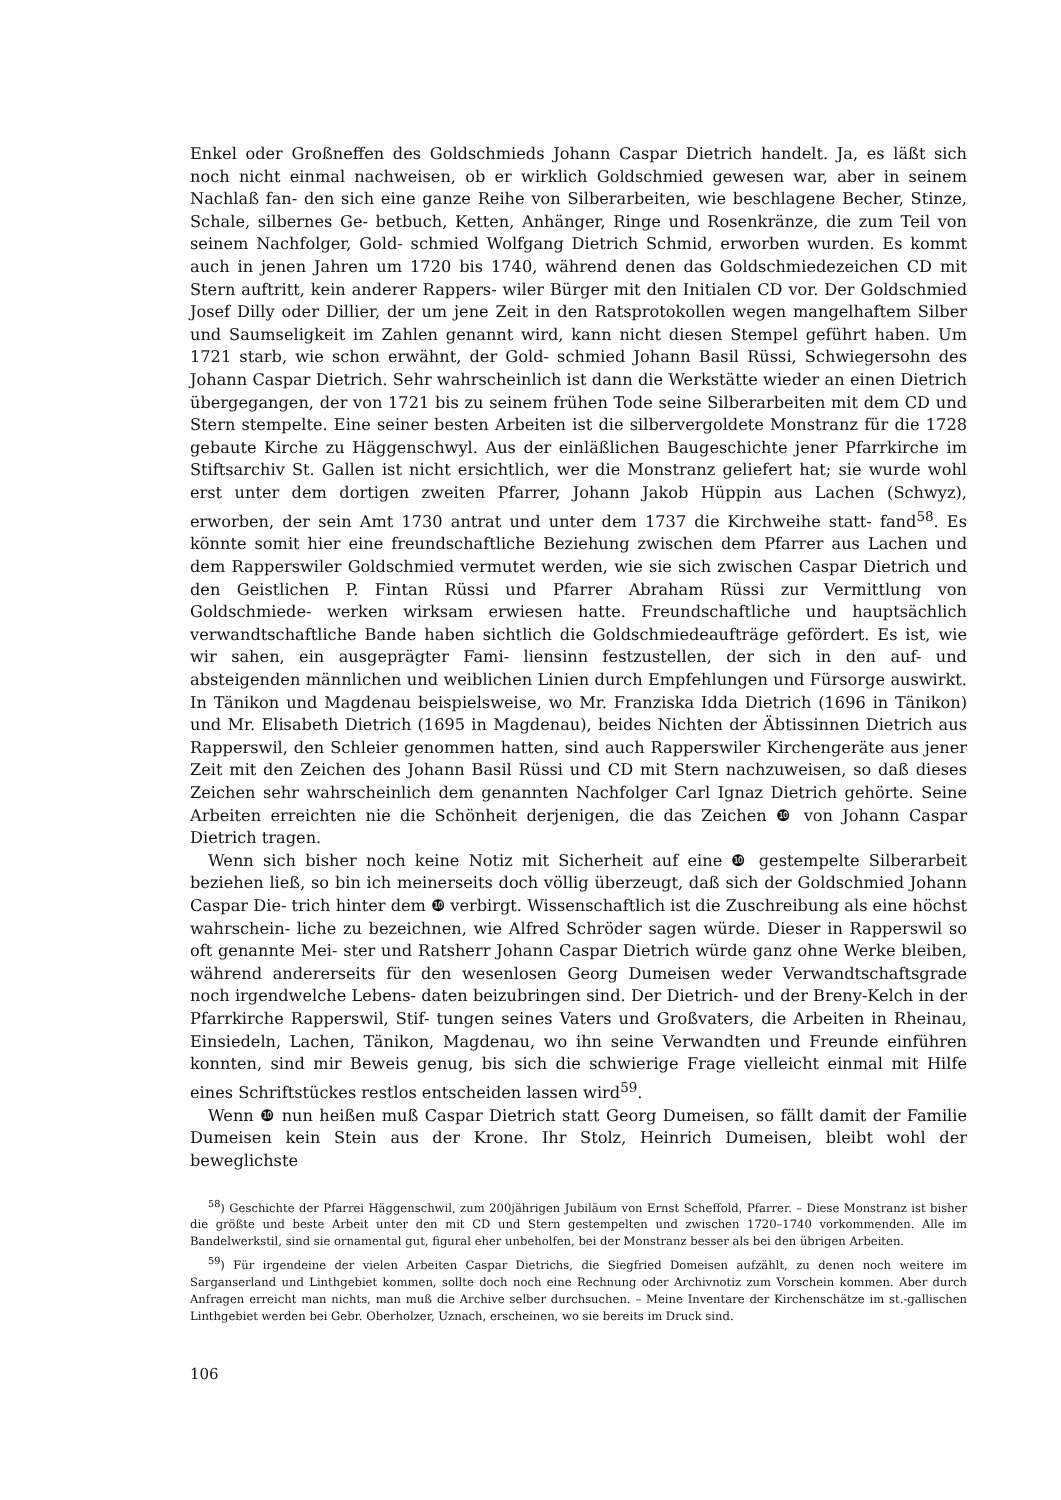Enkel oder Großneffen des Goldschmieds Johann Caspar Dietrich handelt. Ja, es läßt sich noch nicht einmal nachweisen, ob er wirklich Goldschmied gewesen war, aber in seinem Nachlaß fan- den sich eine ganze Reihe von Silberarbeiten, wie beschlagene Becher, Stinze, Schale, silbernes Ge- betbuch, Ketten, Anhänger, Ringe und Rosenkränze, die zum Teil von seinem Nachfolger, Gold- schmied Wolfgang Dietrich Schmid, erworben wurden. Es kommt auch in jenen Jahren um 1720 bis 1740, während denen das Goldschmiedezeichen CD mit Stern auftritt, kein anderer Rappers- wiler Bürger mit den Initialen CD vor. Der Goldschmied Josef Dilly oder Dillier, der um jene Zeit in den Ratsprotokollen wegen mangelhaftem Silber und Saumseligkeit im Zahlen genannt wird, kann nicht diesen Stempel geführt haben. Um 1721 starb, wie schon erwähnt, der Gold- schmied Johann Basil Rüssi, Schwiegersohn des Johann Caspar Dietrich. Sehr wahrscheinlich ist dann die Werkstätte wieder an einen Dietrich übergegangen, der von 1721 bis zu seinem frühen Tode seine Silberarbeiten mit dem CD und Stern stempelte. Eine seiner besten Arbeiten ist die silbervergoldete Monstranz für die 1728 gebaute Kirche zu Häggenschwyl. Aus der einläßlichen Baugeschichte jener Pfarrkirche im Stiftsarchiv St. Gallen ist nicht ersichtlich, wer die Monstranz geliefert hat; sie wurde wohl erst unter dem dortigen zweiten Pfarrer, Johann Jakob Hüppin aus Lachen (Schwyz), erworben, der sein Amt 1730 antrat und unter dem 1737 die Kirchweihe statt- fand<sup>58</sup>. Es könnte somit hier eine freundschaftliche Beziehung zwischen dem Pfarrer aus Lachen und dem Rapperswiler Goldschmied vermutet werden, wie sie sich zwischen Caspar Dietrich und den Geistlichen P. Fintan Rüssi und Pfarrer Abraham Rüssi zur Vermittlung von Goldschmiede- werken wirksam erwiesen hatte. Freundschaftliche und hauptsächlich verwandtschaftliche Bande haben sichtlich die Goldschmiedeaufträge gefördert. Es ist, wie wir sahen, ein ausgeprägter Fami- liensinn festzustellen, der sich in den auf- und absteigenden männlichen und weiblichen Linien durch Empfehlungen und Fürsorge auswirkt. In Tänikon und Magdenau beispielsweise, wo Mr. Franziska Idda Dietrich (1696 in Tänikon) und Mr. Elisabeth Dietrich (1695 in Magdenau), beides Nichten der Äbtissinnen Dietrich aus Rapperswil, den Schleier genommen hatten, sind auch Rapperswiler Kirchengeräte aus jener Zeit mit den Zeichen des Johann Basil Rüssi und CD mit Stern nachzuweisen, so daß dieses Zeichen sehr wahrscheinlich dem genannten Nachfolger Carl Ignaz Dietrich gehörte. Seine Arbeiten erreichten nie die Schönheit derjenigen, die das Zeichen ❿ von Johann Caspar Dietrich tragen.
Wenn sich bisher noch keine Notiz mit Sicherheit auf eine ❿ gestempelte Silberarbeit beziehen ließ, so bin ich meinerseits doch völlig überzeugt, daß sich der Goldschmied Johann Caspar Die- trich hinter dem ❿ verbirgt. Wissenschaftlich ist die Zuschreibung als eine höchst wahrschein- liche zu bezeichnen, wie Alfred Schröder sagen würde. Dieser in Rapperswil so oft genannte Mei- ster und Ratsherr Johann Caspar Dietrich würde ganz ohne Werke bleiben, während andererseits für den wesenlosen Georg Dumeisen weder Verwandtschaftsgrade noch irgendwelche Lebens- daten beizubringen sind. Der Dietrich- und der Breny-Kelch in der Pfarrkirche Rapperswil, Stif- tungen seines Vaters und Großvaters, die Arbeiten in Rheinau, Einsiedeln, Lachen, Tänikon, Magdenau, wo ihn seine Verwandten und Freunde einführen konnten, sind mir Beweis genug, bis sich die schwierige Frage vielleicht einmal mit Hilfe eines Schriftstückes restlos entscheiden lassen wird<sup>59</sup>.
Wenn ❿ nun heißen muß Caspar Dietrich statt Georg Dumeisen, so fällt damit der Familie Dumeisen kein Stein aus der Krone. Ihr Stolz, Heinrich Dumeisen, bleibt wohl der beweglichste
<sup>58</sup>) Geschichte der Pfarrei Häggenschwil, zum 200jährigen Jubiläum von Ernst Scheffold, Pfarrer. – Diese Monstranz ist bisher die größte und beste Arbeit unter den mit CD und Stern gestempelten und zwischen 1720–1740 vorkommenden. Alle im Bandelwerkstil, sind sie ornamental gut, figural eher unbeholfen, bei der Monstranz besser als bei den übrigen Arbeiten.
<sup>59</sup>) Für irgendeine der vielen Arbeiten Caspar Dietrichs, die Siegfried Domeisen aufzählt, zu denen noch weitere im Sarganserland und Linthgebiet kommen, sollte doch noch eine Rechnung oder Archivnotiz zum Vorschein kommen. Aber durch Anfragen erreicht man nichts, man muß die Archive selber durchsuchen. – Meine Inventare der Kirchenschätze im st.-gallischen Linthgebiet werden bei Gebr. Oberholzer, Uznach, erscheinen, wo sie bereits im Druck sind.
106